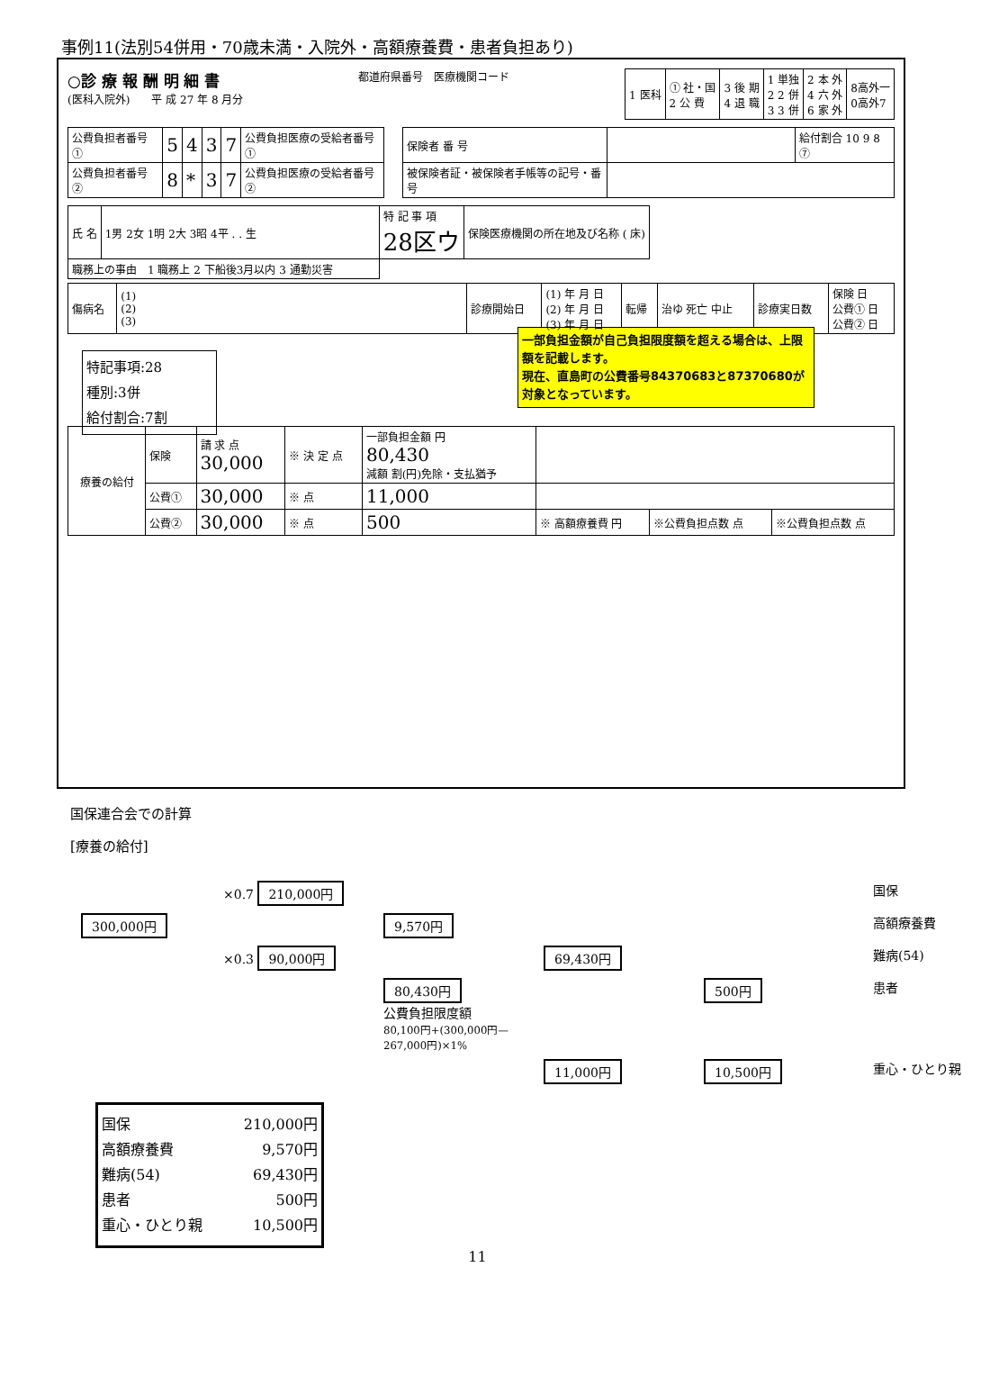事例11(法別54併用・70歳未満・入院外・高額療養費・患者負担あり)
○診 療 報 酬 明 細 書
(医科入院外)　　平 成 27 年 8 月分
都道府県番号　医療機関コード
| 1 医科 | ① 社・国 2 公 費 | 3 後 期 4 退 職 | 1 単独 2 2 併 3 3 併 | 2 本 外 4 六 外 6 家 外 | 8高外一 0高外7 |
| 公費負担者番号 ① | 5 | 4 | 3 | 7 | 公費負担医療の受給者番号① |
| 公費負担者番号 ② | 8 | * | 3 | 7 | 公費負担医療の受給者番号② |
| 保険者 番 号 | | 給付割合 10 9 8 ⑦ |
| 被保険者証・被保険者手帳等の記号・番号 | | |
| 氏 名 | 1男 2女 1明 2大 3昭 4平 . . 生 | 特 記 事 項 28区ウ | 保険医療機関の所在地及び名称 ( 床) |
| 職務上の事由 1 職務上 2 下船後3月以内 3 通勤災害 | | | |
| 傷病名 | (1) (2) (3) | 診療開始日 | (1) 年 月 日 (2) 年 月 日 (3) 年 月 日 | 転帰 | 治ゆ 死亡 中止 | 診療実日数 | 保険 日 公費① 日 公費② 日 |
特記事項:28
種別:3併
給付割合:7割
一部負担金額が自己負担限度額を超える場合は、上限額を記載します。
現在、直島町の公費番号84370683と87370680が対象となっています。
| 療養の給付 | 保険 | 請 求 点 30,000 | ※ 決 定 点 | 一部負担金額 円 80,430 減額 割(円)免除・支払猶予 | | | |
| | 公費① | 30,000 | ※ 点 | 11,000 | | | |
| | 公費② | 30,000 | ※ 点 | 500 | ※ 高額療養費 円 | ※公費負担点数 点 | ※公費負担点数 点 |
国保連合会での計算
[療養の給付]
×0.7 210,000円
国保
300,000円
9,570円
高額療養費
×0.3 90,000円
69,430円
難病(54)
80,430円
公費負担限度額
80,100円+(300,000円—267,000円)×1%
500円
患者
11,000円
10,500円
重心・ひとり親
国保 210,000円
高額療養費 9,570円
難病(54) 69,430円
患者 500円
重心・ひとり親 10,500円
11